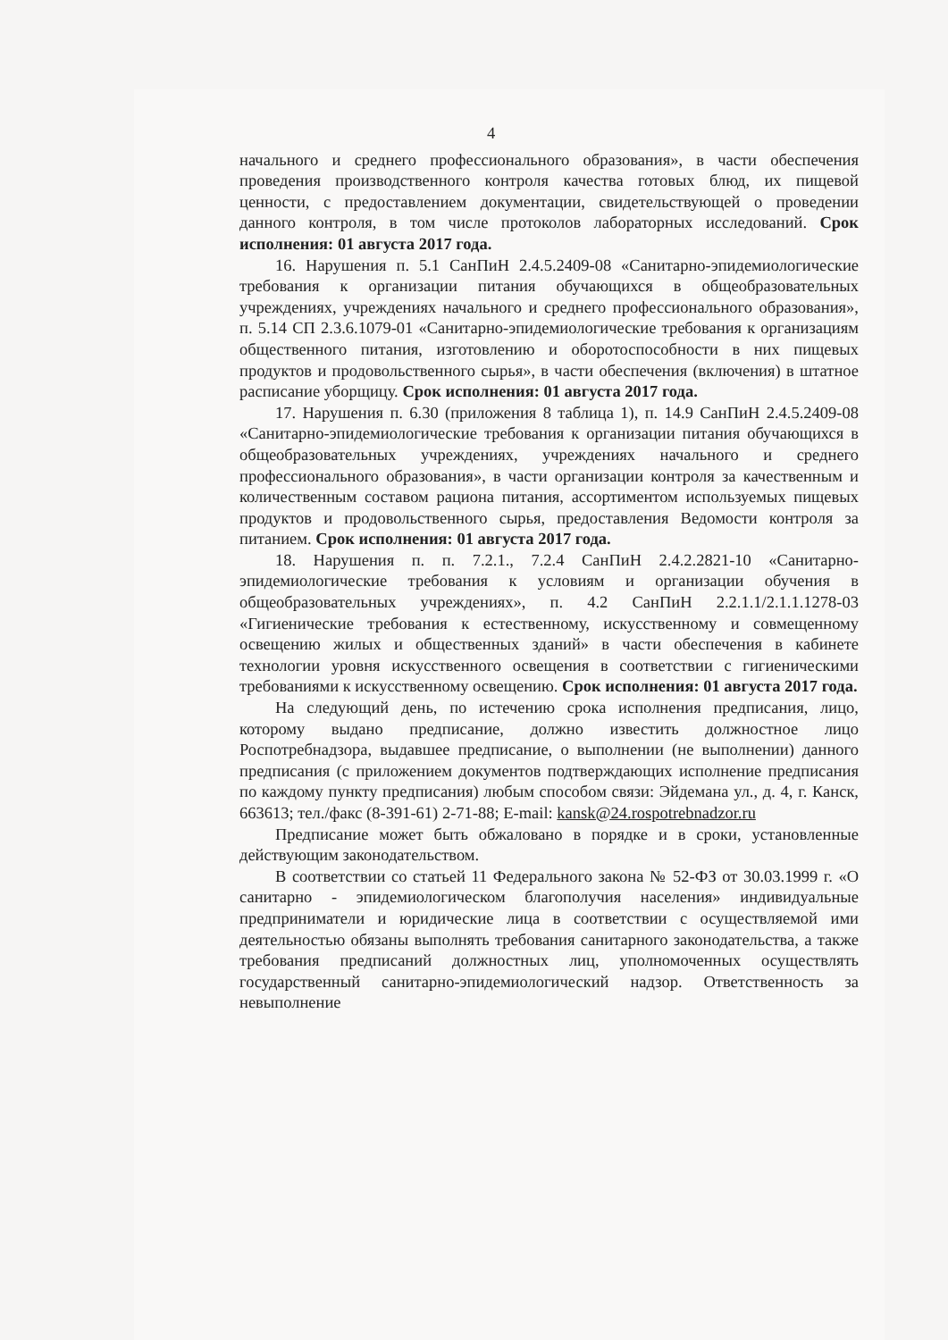4
начального и среднего профессионального образования», в части обеспечения проведения производственного контроля качества готовых блюд, их пищевой ценности, с предоставлением документации, свидетельствующей о проведении данного контроля, в том числе протоколов лабораторных исследований. Срок исполнения: 01 августа 2017 года.
16. Нарушения п. 5.1 СанПиН 2.4.5.2409-08 «Санитарно-эпидемиологические требования к организации питания обучающихся в общеобразовательных учреждениях, учреждениях начального и среднего профессионального образования», п. 5.14 СП 2.3.6.1079-01 «Санитарно-эпидемиологические требования к организациям общественного питания, изготовлению и оборотоспособности в них пищевых продуктов и продовольственного сырья», в части обеспечения (включения) в штатное расписание уборщицу. Срок исполнения: 01 августа 2017 года.
17. Нарушения п. 6.30 (приложения 8 таблица 1), п. 14.9 СанПиН 2.4.5.2409-08 «Санитарно-эпидемиологические требования к организации питания обучающихся в общеобразовательных учреждениях, учреждениях начального и среднего профессионального образования», в части организации контроля за качественным и количественным составом рациона питания, ассортиментом используемых пищевых продуктов и продовольственного сырья, предоставления Ведомости контроля за питанием. Срок исполнения: 01 августа 2017 года.
18. Нарушения п. п. 7.2.1., 7.2.4 СанПиН 2.4.2.2821-10 «Санитарно-эпидемиологические требования к условиям и организации обучения в общеобразовательных учреждениях», п. 4.2 СанПиН 2.2.1.1/2.1.1.1278-03 «Гигиенические требования к естественному, искусственному и совмещенному освещению жилых и общественных зданий» в части обеспечения в кабинете технологии уровня искусственного освещения в соответствии с гигиеническими требованиями к искусственному освещению. Срок исполнения: 01 августа 2017 года.
На следующий день, по истечению срока исполнения предписания, лицо, которому выдано предписание, должно известить должностное лицо Роспотребнадзора, выдавшее предписание, о выполнении (не выполнении) данного предписания (с приложением документов подтверждающих исполнение предписания по каждому пункту предписания) любым способом связи: Эйдемана ул., д. 4, г. Канск, 663613; тел./факс (8-391-61) 2-71-88; E-mail: kansk@24.rospotrebnadzor.ru
Предписание может быть обжаловано в порядке и в сроки, установленные действующим законодательством.
В соответствии со статьей 11 Федерального закона № 52-ФЗ от 30.03.1999 г. «О санитарно - эпидемиологическом благополучия населения» индивидуальные предприниматели и юридические лица в соответствии с осуществляемой ими деятельностью обязаны выполнять требования санитарного законодательства, а также требования предписаний должностных лиц, уполномоченных осуществлять государственный санитарно-эпидемиологический надзор. Ответственность за невыполнение